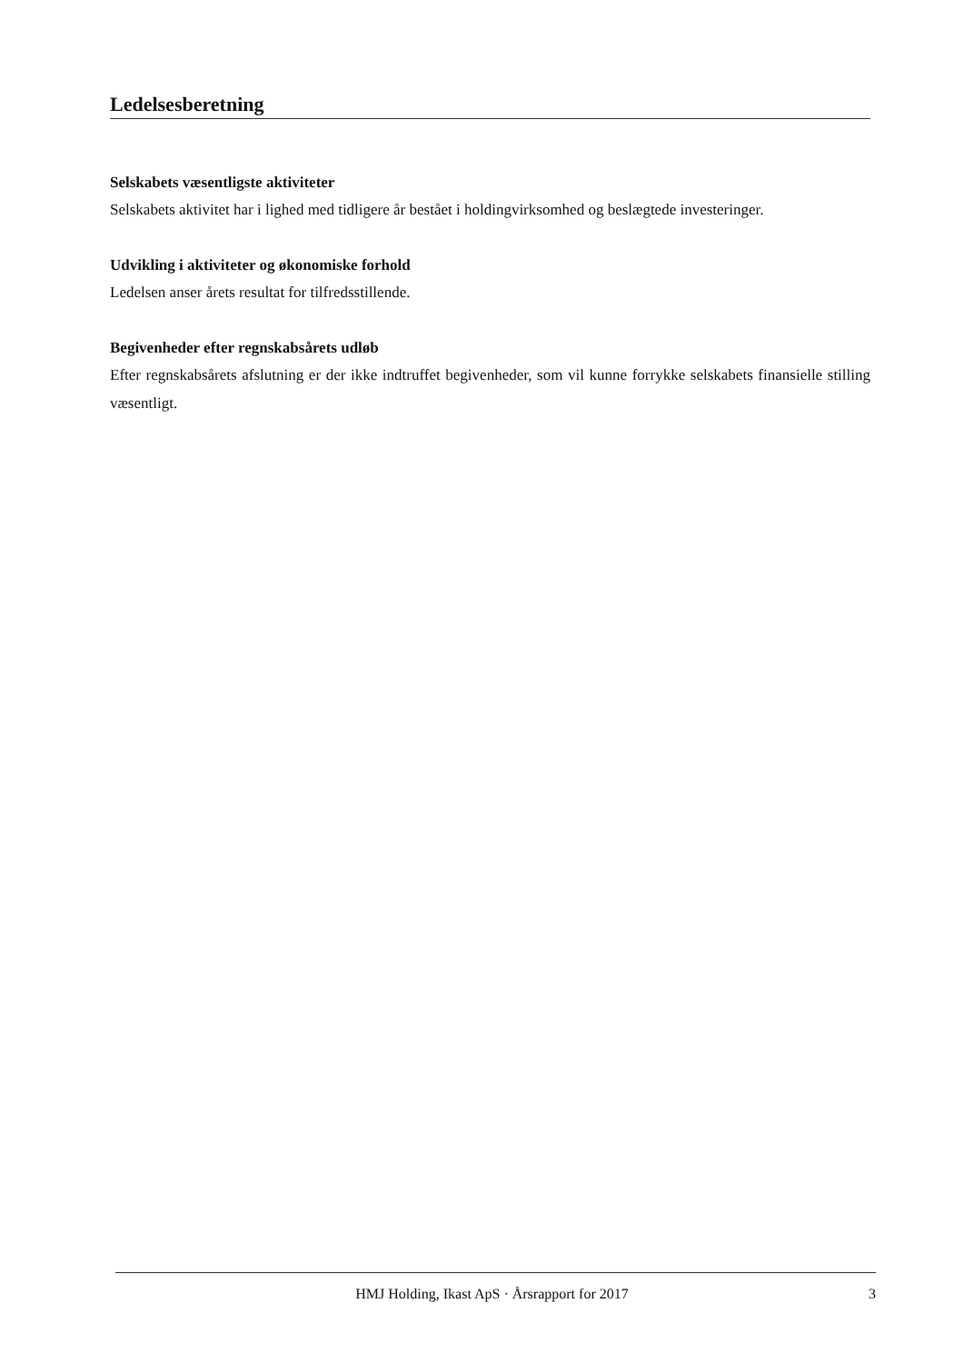Ledelsesberetning
Selskabets væsentligste aktiviteter
Selskabets aktivitet har i lighed med tidligere år bestået i holdingvirksomhed og beslægtede investeringer.
Udvikling i aktiviteter og økonomiske forhold
Ledelsen anser årets resultat for tilfredsstillende.
Begivenheder efter regnskabsårets udløb
Efter regnskabsårets afslutning er der ikke indtruffet begivenheder, som vil kunne forrykke selskabets finansielle stilling væsentligt.
HMJ Holding, Ikast ApS · Årsrapport for 2017 3